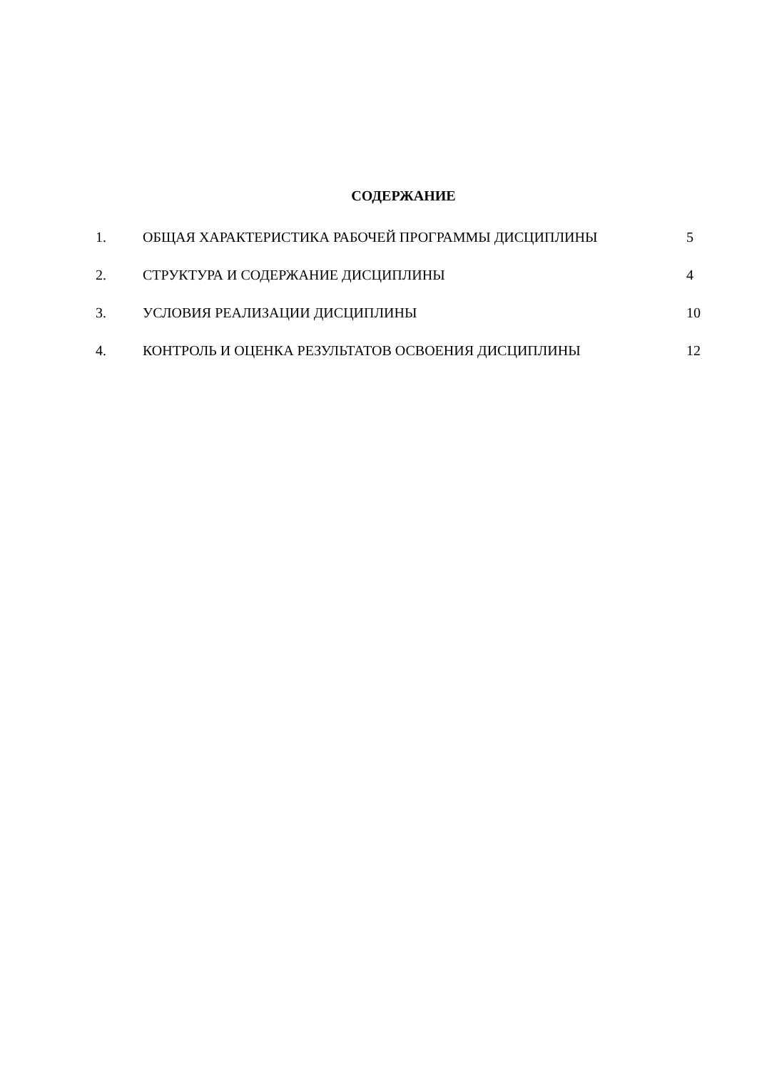СОДЕРЖАНИЕ
| 1. | ОБЩАЯ ХАРАКТЕРИСТИКА РАБОЧЕЙ ПРОГРАММЫ ДИСЦИПЛИНЫ | 5 |
| 2. | СТРУКТУРА И СОДЕРЖАНИЕ ДИСЦИПЛИНЫ | 4 |
| 3. | УСЛОВИЯ РЕАЛИЗАЦИИ ДИСЦИПЛИНЫ | 10 |
| 4. | КОНТРОЛЬ И ОЦЕНКА РЕЗУЛЬТАТОВ ОСВОЕНИЯ ДИСЦИПЛИНЫ | 12 |